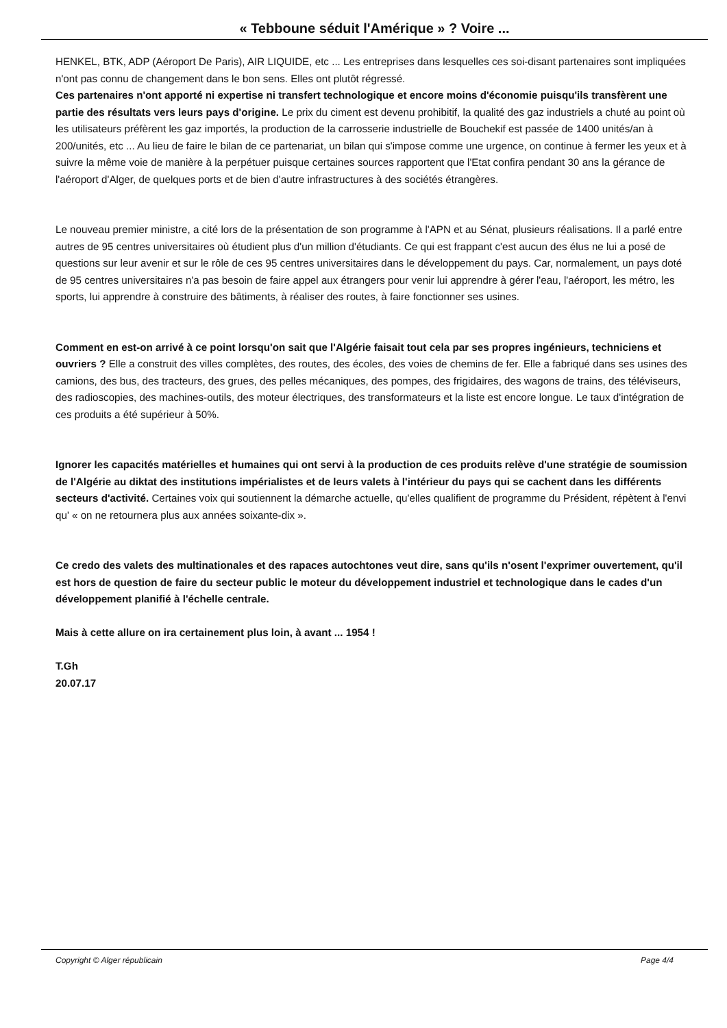« Tebboune séduit l'Amérique » ? Voire ...
HENKEL, BTK, ADP (Aéroport De Paris), AIR LIQUIDE, etc ... Les entreprises dans lesquelles ces soi-disant partenaires sont impliquées n'ont pas connu de changement dans le bon sens. Elles ont plutôt régressé.
Ces partenaires n'ont apporté ni expertise ni transfert technologique et encore moins d'économie puisqu'ils transfèrent une partie des résultats vers leurs pays d'origine. Le prix du ciment est devenu prohibitif, la qualité des gaz industriels a chuté au point où les utilisateurs préfèrent les gaz importés, la production de la carrosserie industrielle de Bouchekif est passée de 1400 unités/an à 200/unités, etc ... Au lieu de faire le bilan de ce partenariat, un bilan qui s'impose comme une urgence, on continue à fermer les yeux et à suivre la même voie de manière à la perpétuer puisque certaines sources rapportent que l'Etat confira pendant 30 ans la gérance de l'aéroport d'Alger, de quelques ports et de bien d'autre infrastructures à des sociétés étrangères.
Le nouveau premier ministre, a cité lors de la présentation de son programme à l'APN et au Sénat, plusieurs réalisations. Il a parlé entre autres de 95 centres universitaires où étudient plus d'un million d'étudiants. Ce qui est frappant c'est aucun des élus ne lui a posé de questions sur leur avenir et sur le rôle de ces 95 centres universitaires dans le développement du pays. Car, normalement, un pays doté de 95 centres universitaires n'a pas besoin de faire appel aux étrangers pour venir lui apprendre à gérer l'eau, l'aéroport, les métro, les sports, lui apprendre à construire des bâtiments, à réaliser des routes, à faire fonctionner ses usines.
Comment en est-on arrivé à ce point lorsqu'on sait que l'Algérie faisait tout cela par ses propres ingénieurs, techniciens et ouvriers ? Elle a construit des villes complètes, des routes, des écoles, des voies de chemins de fer. Elle a fabriqué dans ses usines des camions, des bus, des tracteurs, des grues, des pelles mécaniques, des pompes, des frigidaires, des wagons de trains, des téléviseurs, des radioscopies, des machines-outils, des moteur électriques, des transformateurs et la liste est encore longue. Le taux d'intégration de ces produits a été supérieur à 50%.
Ignorer les capacités matérielles et humaines qui ont servi à la production de ces produits relève d'une stratégie de soumission de l'Algérie au diktat des institutions impérialistes et de leurs valets à l'intérieur du pays qui se cachent dans les différents secteurs d'activité. Certaines voix qui soutiennent la démarche actuelle, qu'elles qualifient de programme du Président, répètent à l'envi qu' « on ne retournera plus aux années soixante-dix ».
Ce credo des valets des multinationales et des rapaces autochtones veut dire, sans qu'ils n'osent l'exprimer ouvertement, qu'il est hors de question de faire du secteur public le moteur du développement industriel et technologique dans le cades d'un développement planifié à l'échelle centrale.
Mais à cette allure on ira certainement plus loin, à avant ... 1954 !
T.Gh
20.07.17
Copyright © Alger républicain Page 4/4